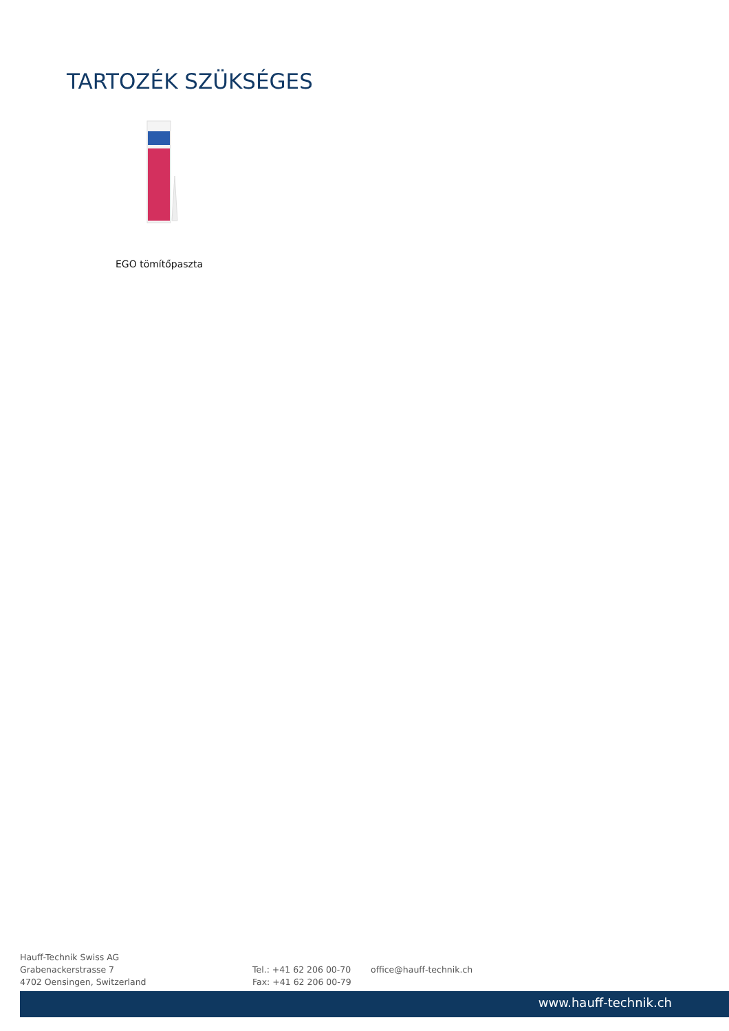TARTOZÉK SZÜKSÉGES
EGO tömítőpaszta
Hauff-Technik Swiss AG
Grabenackerstrasse 7
4702 Oensingen, Switzerland
Tel.: +41 62 206 00-70
Fax: +41 62 206 00-79
office@hauff-technik.ch
www.hauff-technik.ch